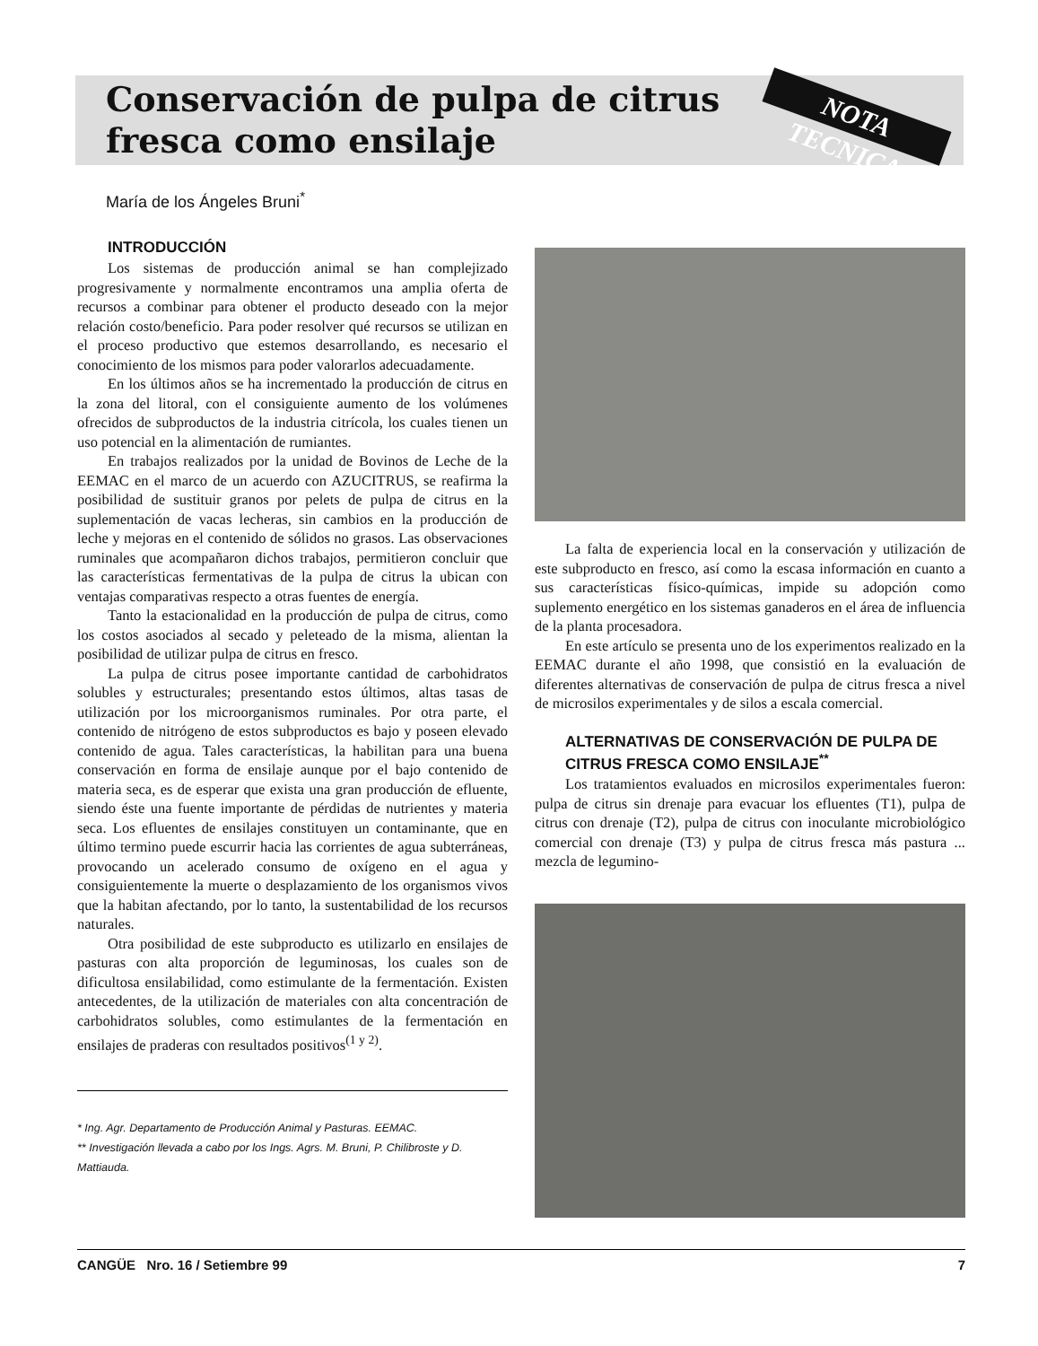NOTA TECNICA
Conservación de pulpa de citrus fresca como ensilaje
María de los Ángeles Bruni<sup>*</sup>
INTRODUCCIÓN
Los sistemas de producción animal se han complejizado progresivamente y normalmente encontramos una amplia oferta de recursos a combinar para obtener el producto deseado con la mejor relación costo/beneficio. Para poder resolver qué recursos se utilizan en el proceso productivo que estemos desarrollando, es necesario el conocimiento de los mismos para poder valorarlos adecuadamente.
En los últimos años se ha incrementado la producción de citrus en la zona del litoral, con el consiguiente aumento de los volúmenes ofrecidos de subproductos de la industria citrícola, los cuales tienen un uso potencial en la alimentación de rumiantes.
En trabajos realizados por la unidad de Bovinos de Leche de la EEMAC en el marco de un acuerdo con AZUCITRUS, se reafirma la posibilidad de sustituir granos por pelets de pulpa de citrus en la suplementación de vacas lecheras, sin cambios en la producción de leche y mejoras en el contenido de sólidos no grasos. Las observaciones ruminales que acompañaron dichos trabajos, permitieron concluir que las características fermentativas de la pulpa de citrus la ubican con ventajas comparativas respecto a otras fuentes de energía.
Tanto la estacionalidad en la producción de pulpa de citrus, como los costos asociados al secado y peleteado de la misma, alientan la posibilidad de utilizar pulpa de citrus en fresco.
La pulpa de citrus posee importante cantidad de carbohidratos solubles y estructurales; presentando estos últimos, altas tasas de utilización por los microorganismos ruminales. Por otra parte, el contenido de nitrógeno de estos subproductos es bajo y poseen elevado contenido de agua. Tales características, la habilitan para una buena conservación en forma de ensilaje aunque por el bajo contenido de materia seca, es de esperar que exista una gran producción de efluente, siendo éste una fuente importante de pérdidas de nutrientes y materia seca. Los efluentes de ensilajes constituyen un contaminante, que en último termino puede escurrir hacia las corrientes de agua subterráneas, provocando un acelerado consumo de oxígeno en el agua y consiguientemente la muerte o desplazamiento de los organismos vivos que la habitan afectando, por lo tanto, la sustentabilidad de los recursos naturales.
Otra posibilidad de este subproducto es utilizarlo en ensilajes de pasturas con alta proporción de leguminosas, los cuales son de dificultosa ensilabilidad, como estimulante de la fermentación. Existen antecedentes, de la utilización de materiales con alta concentración de carbohidratos solubles, como estimulantes de la fermentación en ensilajes de praderas con resultados positivos<sup>(1 y 2)</sup>.
* Ing. Agr. Departamento de Producción Animal y Pasturas. EEMAC.
** Investigación llevada a cabo por los Ings. Agrs. M. Bruni, P. Chilibroste y D. Mattiauda.
La falta de experiencia local en la conservación y utilización de este subproducto en fresco, así como la escasa información en cuanto a sus características físico-químicas, impide su adopción como suplemento energético en los sistemas ganaderos en el área de influencia de la planta procesadora.
En este artículo se presenta uno de los experimentos realizado en la EEMAC durante el año 1998, que consistió en la evaluación de diferentes alternativas de conservación de pulpa de citrus fresca a nivel de microsilos experimentales y de silos a escala comercial.
ALTERNATIVAS DE CONSERVACIÓN DE PULPA DE CITRUS FRESCA COMO ENSILAJE<sup>**</sup>
Los tratamientos evaluados en microsilos experimentales fueron: pulpa de citrus sin drenaje para evacuar los efluentes (T1), pulpa de citrus con drenaje (T2), pulpa de citrus con inoculante microbiológico comercial con drenaje (T3) y pulpa de citrus fresca más pastura ... mezcla de legumino-
CANGÜE Nro. 16 / Setiembre 99 7